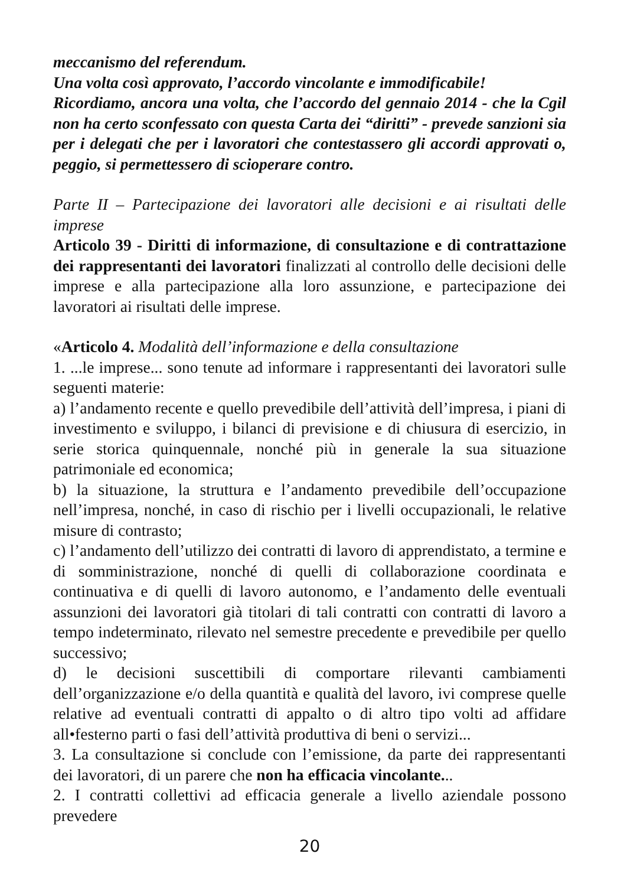meccanismo del referendum.
Una volta così approvato, l’accordo vincolante e immodificabile!
Ricordiamo, ancora una volta, che l’accordo del gennaio 2014 - che la Cgil non ha certo sconfessato con questa Carta dei “diritti” - prevede sanzioni sia per i delegati che per i lavoratori che contestassero gli accordi approvati o, peggio, si permettessero di scioperare contro.
Parte II – Partecipazione dei lavoratori alle decisioni e ai risultati delle imprese
Articolo 39 - Diritti di informazione, di consultazione e di contrattazione dei rappresentanti dei lavoratori finalizzati al controllo delle decisioni delle imprese e alla partecipazione alla loro assunzione, e partecipazione dei lavoratori ai risultati delle imprese.
«Articolo 4. Modalità dell’informazione e della consultazione
1. ...le imprese... sono tenute ad informare i rappresentanti dei lavoratori sulle seguenti materie:
a) l’andamento recente e quello prevedibile dell’attività dell’impresa, i piani di investimento e sviluppo, i bilanci di previsione e di chiusura di esercizio, in serie storica quinquennale, nonché più in generale la sua situazione patrimoniale ed economica;
b) la situazione, la struttura e l’andamento prevedibile dell’occupazione nell’impresa, nonché, in caso di rischio per i livelli occupazionali, le relative misure di contrasto;
c) l’andamento dell’utilizzo dei contratti di lavoro di apprendistato, a termine e di somministrazione, nonché di quelli di collaborazione coordinata e continuativa e di quelli di lavoro autonomo, e l’andamento delle eventuali assunzioni dei lavoratori già titolari di tali contratti con contratti di lavoro a tempo indeterminato, rilevato nel semestre precedente e prevedibile per quello successivo;
d) le decisioni suscettibili di comportare rilevanti cambiamenti dell’organizzazione e/o della quantità e qualità del lavoro, ivi comprese quelle relative ad eventuali contratti di appalto o di altro tipo volti ad affidare all•festerno parti o fasi dell’attività produttiva di beni o servizi...
3. La consultazione si conclude con l’emissione, da parte dei rappresentanti dei lavoratori, di un parere che non ha efficacia vincolante...
2. I contratti collettivi ad efficacia generale a livello aziendale possono prevedere
20